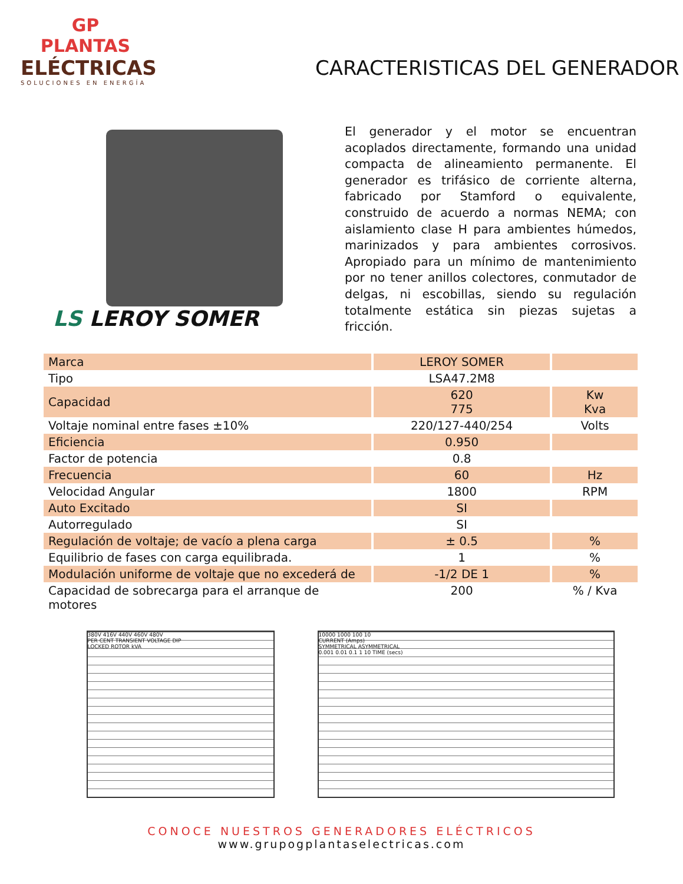GP
PLANTAS
ELÉCTRICAS
SOLUCIONES EN ENERGÍA
CARACTERISTICAS DEL GENERADOR
LS LEROY SOMER
El generador y el motor se encuentran acoplados directamente, formando una unidad compacta de alineamiento permanente. El generador es trifásico de corriente alterna, fabricado por Stamford o equivalente, construido de acuerdo a normas NEMA; con aislamiento clase H para ambientes húmedos, marinizados y para ambientes corrosivos. Apropiado para un mínimo de mantenimiento por no tener anillos colectores, conmutador de delgas, ni escobillas, siendo su regulación totalmente estática sin piezas sujetas a fricción.
| Marca | LEROY SOMER | |
| Tipo | LSA47.2M8 | |
| Capacidad | 620 775 | Kw Kva |
| Voltaje nominal entre fases ±10% | 220/127-440/254 | Volts |
| Eficiencia | 0.950 | |
| Factor de potencia | 0.8 | |
| Frecuencia | 60 | Hz |
| Velocidad Angular | 1800 | RPM |
| Auto Excitado | SI | |
| Autorregulado | SI | |
| Regulación de voltaje; de vacío a plena carga | ± 0.5 | % |
| Equilibrio de fases con carga equilibrada. | 1 | % |
| Modulación uniforme de voltaje que no excederá de | -1/2 DE 1 | % |
| Capacidad de sobrecarga para el arranque de motores | 200 | % / Kva |
380V 416V 440V 460V 480V
PER CENT TRANSIENT VOLTAGE DIP
LOCKED ROTOR kVA
10000 1000 100 10
CURRENT (Amps)
SYMMETRICAL ASYMMETRICAL
0.001 0.01 0.1 1 10 TIME (secs)
CONOCE NUESTROS GENERADORES ELÉCTRICOS
www.grupogplantaselectricas.com